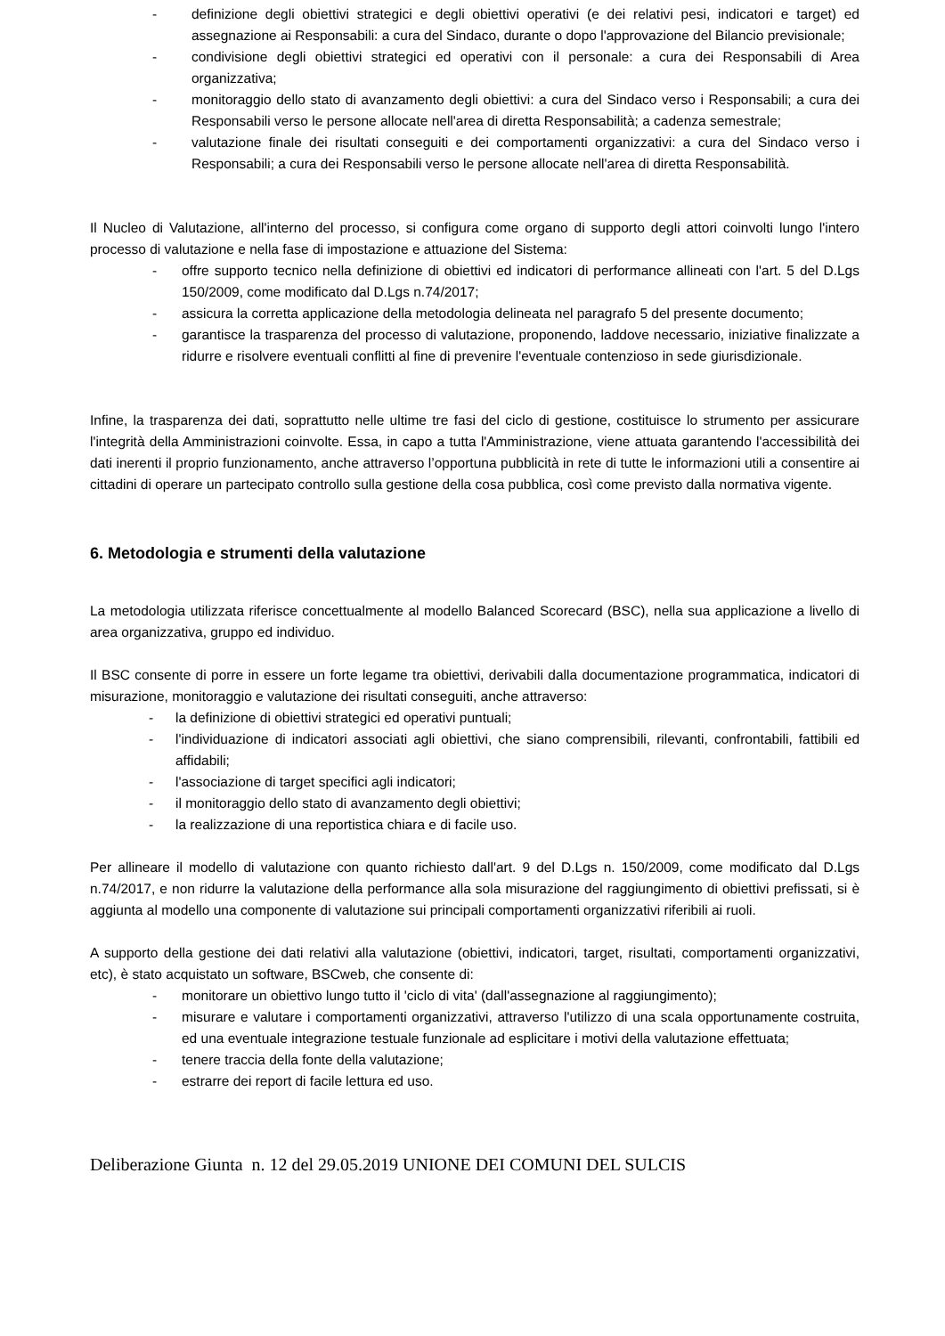- definizione degli obiettivi strategici e degli obiettivi operativi (e dei relativi pesi, indicatori e target) ed assegnazione ai Responsabili: a cura del Sindaco, durante o dopo l'approvazione del Bilancio previsionale;
- condivisione degli obiettivi strategici ed operativi con il personale: a cura dei Responsabili di Area organizzativa;
- monitoraggio dello stato di avanzamento degli obiettivi: a cura del Sindaco verso i Responsabili; a cura dei Responsabili verso le persone allocate nell'area di diretta Responsabilità; a cadenza semestrale;
- valutazione finale dei risultati conseguiti e dei comportamenti organizzativi: a cura del Sindaco verso i Responsabili; a cura dei Responsabili verso le persone allocate nell'area di diretta Responsabilità.
Il Nucleo di Valutazione, all'interno del processo, si configura come organo di supporto degli attori coinvolti lungo l'intero processo di valutazione e nella fase di impostazione e attuazione del Sistema:
- offre supporto tecnico nella definizione di obiettivi ed indicatori di performance allineati con l'art. 5 del D.Lgs 150/2009, come modificato dal D.Lgs n.74/2017;
- assicura la corretta applicazione della metodologia delineata nel paragrafo 5 del presente documento;
- garantisce la trasparenza del processo di valutazione, proponendo, laddove necessario, iniziative finalizzate a ridurre e risolvere eventuali conflitti al fine di prevenire l'eventuale contenzioso in sede giurisdizionale.
Infine, la trasparenza dei dati, soprattutto nelle ultime tre fasi del ciclo di gestione, costituisce lo strumento per assicurare l'integrità della Amministrazioni coinvolte. Essa, in capo a tutta l'Amministrazione, viene attuata garantendo l'accessibilità dei dati inerenti il proprio funzionamento, anche attraverso l’opportuna pubblicità in rete di tutte le informazioni utili a consentire ai cittadini di operare un partecipato controllo sulla gestione della cosa pubblica, così come previsto dalla normativa vigente.
6. Metodologia e strumenti della valutazione
La metodologia utilizzata riferisce concettualmente al modello Balanced Scorecard (BSC), nella sua applicazione a livello di area organizzativa, gruppo ed individuo.
Il BSC consente di porre in essere un forte legame tra obiettivi, derivabili dalla documentazione programmatica, indicatori di misurazione, monitoraggio e valutazione dei risultati conseguiti, anche attraverso:
- la definizione di obiettivi strategici ed operativi puntuali;
- l'individuazione di indicatori associati agli obiettivi, che siano comprensibili, rilevanti, confrontabili, fattibili ed affidabili;
- l'associazione di target specifici agli indicatori;
- il monitoraggio dello stato di avanzamento degli obiettivi;
- la realizzazione di una reportistica chiara e di facile uso.
Per allineare il modello di valutazione con quanto richiesto dall'art. 9 del D.Lgs n. 150/2009, come modificato dal D.Lgs n.74/2017, e non ridurre la valutazione della performance alla sola misurazione del raggiungimento di obiettivi prefissati, si è aggiunta al modello una componente di valutazione sui principali comportamenti organizzativi riferibili ai ruoli.
A supporto della gestione dei dati relativi alla valutazione (obiettivi, indicatori, target, risultati, comportamenti organizzativi, etc), è stato acquistato un software, BSCweb, che consente di:
- monitorare un obiettivo lungo tutto il 'ciclo di vita' (dall'assegnazione al raggiungimento);
- misurare e valutare i comportamenti organizzativi, attraverso l'utilizzo di una scala opportunamente costruita, ed una eventuale integrazione testuale funzionale ad esplicitare i motivi della valutazione effettuata;
- tenere traccia della fonte della valutazione;
- estrarre dei report di facile lettura ed uso.
Deliberazione Giunta n. 12 del 29.05.2019 UNIONE DEI COMUNI DEL SULCIS